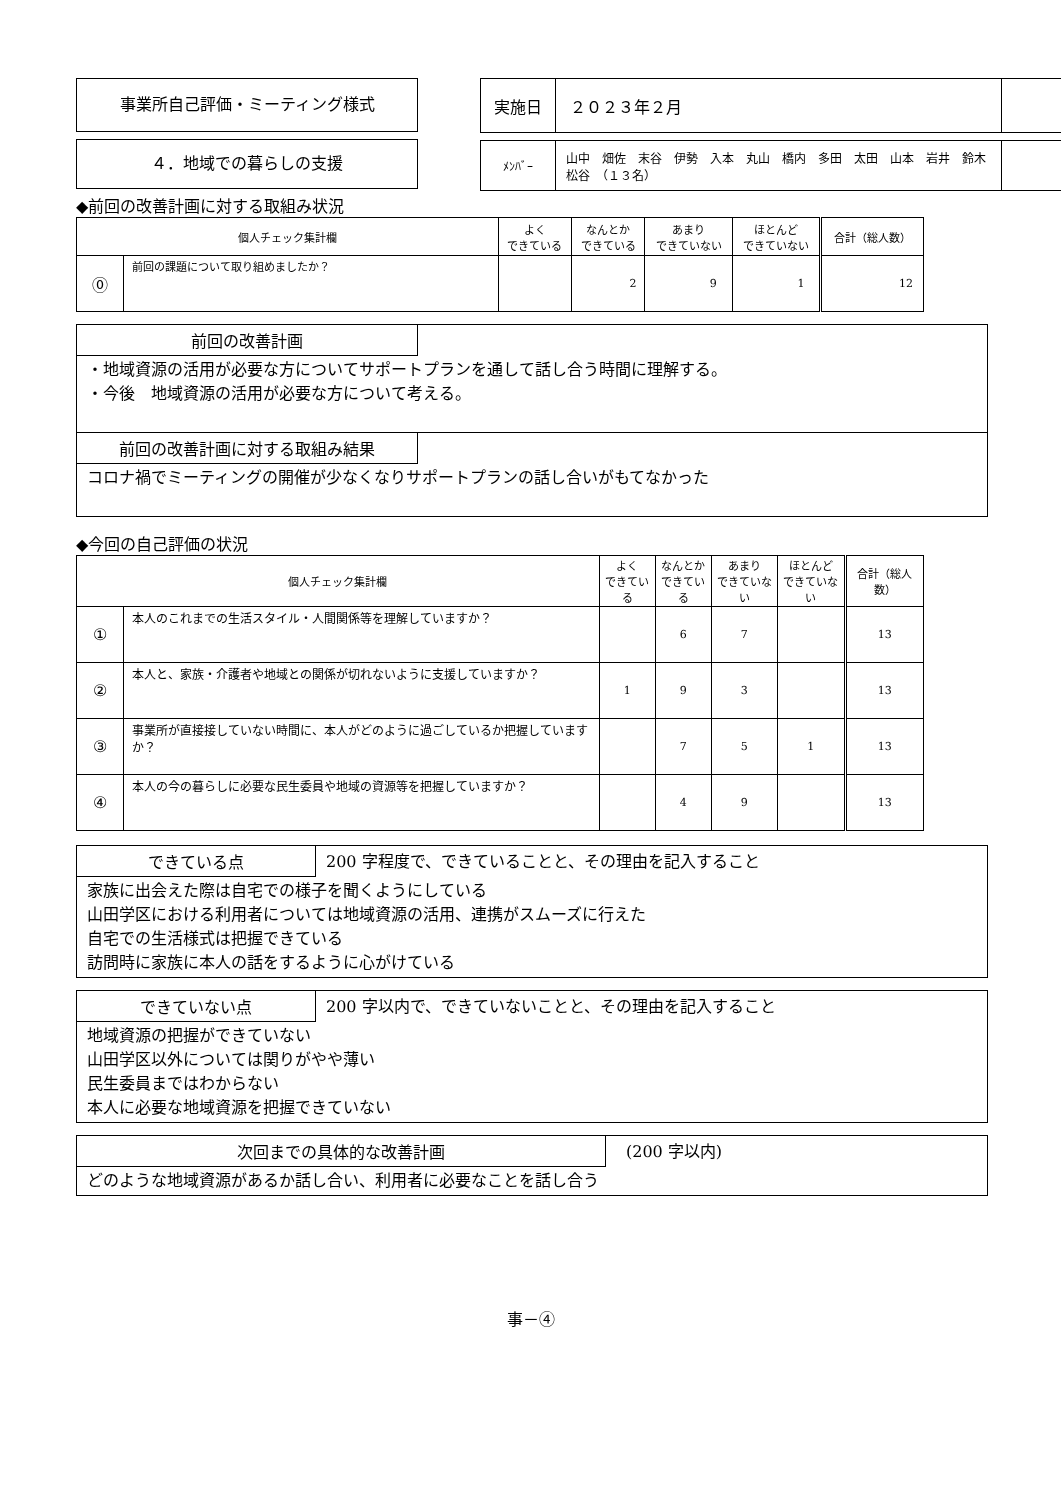事業所自己評価・ミーティング様式
４．地域での暮らしの支援
| 実施日 | ２０２３年２月 | |
| ﾒﾝﾊﾞｰ | 山中 畑佐 末谷 伊勢 入本 丸山 橋内 多田 太田 山本 岩井 鈴木 松谷 （１３名） | |
◆前回の改善計画に対する取組み状況
| 個人チェック集計欄 | | よく できている | なんとか できている | あまり できていない | ほとんど できていない | 合計（総人数） |
| --- | --- | --- | --- | --- | --- | --- |
| ⓪ | 前回の課題について取り組めましたか？ | | 2 | 9 | 1 | 12 |
前回の改善計画
・地域資源の活用が必要な方についてサポートプランを通して話し合う時間に理解する。
・今後　地域資源の活用が必要な方について考える。
前回の改善計画に対する取組み結果
コロナ禍でミーティングの開催が少なくなりサポートプランの話し合いがもてなかった
◆今回の自己評価の状況
| 個人チェック集計欄 | | よく できている | なんとか できている | あまり できていない | ほとんど できていない | 合計（総人数） |
| --- | --- | --- | --- | --- | --- | --- |
| ① | 本人のこれまでの生活スタイル・人間関係等を理解していますか？ | | 6 | 7 | | 13 |
| ② | 本人と、家族・介護者や地域との関係が切れないように支援していますか？ | 1 | 9 | 3 | | 13 |
| ③ | 事業所が直接接していない時間に、本人がどのように過ごしているか把握していますか？ | | 7 | 5 | 1 | 13 |
| ④ | 本人の今の暮らしに必要な民生委員や地域の資源等を把握していますか？ | | 4 | 9 | | 13 |
できている点 200 字程度で、できていることと、その理由を記入すること
家族に出会えた際は自宅での様子を聞くようにしている
山田学区における利用者については地域資源の活用、連携がスムーズに行えた
自宅での生活様式は把握できている
訪問時に家族に本人の話をするように心がけている
できていない点 200 字以内で、できていないことと、その理由を記入すること
地域資源の把握ができていない
山田学区以外については関りがやや薄い
民生委員まではわからない
本人に必要な地域資源を把握できていない
次回までの具体的な改善計画 (200 字以内)
どのような地域資源があるか話し合い、利用者に必要なことを話し合う
事－④